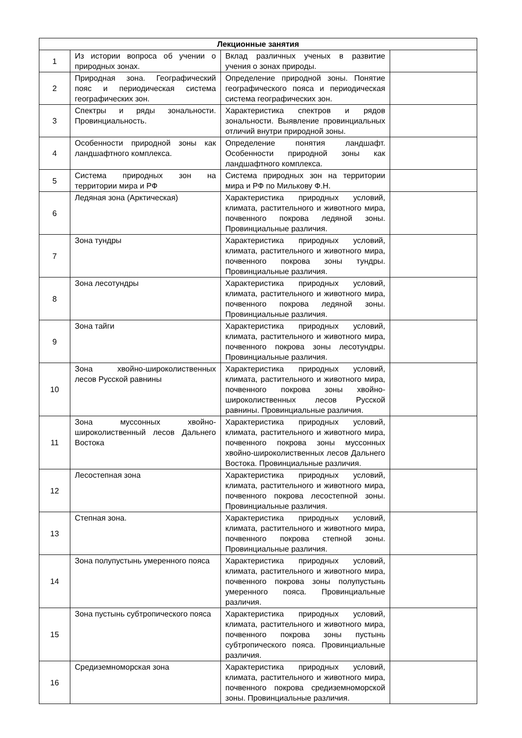| Лекционные занятия | | | |
| --- | --- | --- | --- |
| 1 | Из истории вопроса об учении о природных зонах. | Вклад различных ученых в развитие учения о зонах природы. | |
| 2 | Природная зона. Географический пояс и периодическая система географических зон. | Определение природной зоны. Понятие географического пояса и периодическая система географических зон. | |
| 3 | Спектры и ряды зональности. Провинциальность. | Характеристика спектров и рядов зональности. Выявление провинциальных отличий внутри природной зоны. | |
| 4 | Особенности природной зоны как ландшафтного комплекса. | Определение понятия ландшафт. Особенности природной зоны как ландшафтного комплекса. | |
| 5 | Система природных зон на территории мира и РФ | Система природных зон на территории мира и РФ по Милькову Ф.Н. | |
| 6 | Ледяная зона (Арктическая) | Характеристика природных условий, климата, растительного и животного мира, почвенного покрова ледяной зоны. Провинциальные различия. | |
| 7 | Зона тундры | Характеристика природных условий, климата, растительного и животного мира, почвенного покрова зоны тундры. Провинциальные различия. | |
| 8 | Зона лесотундры | Характеристика природных условий, климата, растительного и животного мира, почвенного покрова ледяной зоны. Провинциальные различия. | |
| 9 | Зона тайги | Характеристика природных условий, климата, растительного и животного мира, почвенного покрова зоны лесотундры. Провинциальные различия. | |
| 10 | Зона хвойно-широколиственных лесов Русской равнины | Характеристика природных условий, климата, растительного и животного мира, почвенного покрова зоны хвойно-широколиственных лесов Русской равнины. Провинциальные различия. | |
| 11 | Зона муссонных хвойно-широколиственный лесов Дальнего Востока | Характеристика природных условий, климата, растительного и животного мира, почвенного покрова зоны муссонных хвойно-широколиственных лесов Дальнего Востока. Провинциальные различия. | |
| 12 | Лесостепная зона | Характеристика природных условий, климата, растительного и животного мира, почвенного покрова лесостепной зоны. Провинциальные различия. | |
| 13 | Степная зона. | Характеристика природных условий, климата, растительного и животного мира, почвенного покрова степной зоны. Провинциальные различия. | |
| 14 | Зона полупустынь умеренного пояса | Характеристика природных условий, климата, растительного и животного мира, почвенного покрова зоны полупустынь умеренного пояса. Провинциальные различия. | |
| 15 | Зона пустынь субтропического пояса | Характеристика природных условий, климата, растительного и животного мира, почвенного покрова зоны пустынь субтропического пояса. Провинциальные различия. | |
| 16 | Средиземноморская зона | Характеристика природных условий, климата, растительного и животного мира, почвенного покрова средиземноморской зоны. Провинциальные различия. | |